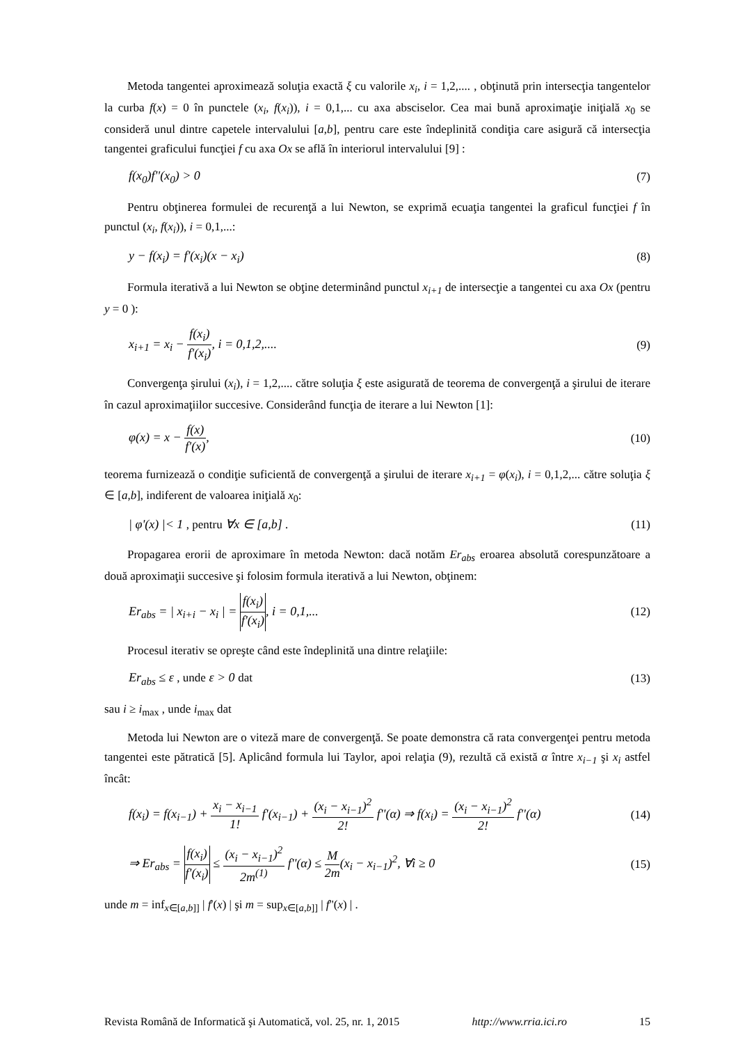Metoda tangentei aproximează soluţia exactă ξ cu valorile x<sub>i</sub>, i = 1,2,.... , obţinută prin intersecţia tangentelor la curba f(x) = 0 în punctele (x<sub>i</sub>, f(x<sub>i</sub>)), i = 0,1,... cu axa absciselor. Cea mai bună aproximaţie iniţială x<sub>0</sub> se consideră unul dintre capetele intervalului [a,b], pentru care este îndeplinită condiţia care asigură că intersecţia tangentei graficului funcţiei f cu axa Ox se află în interiorul intervalului [9] :
f(x<sub>0</sub>)f''(x<sub>0</sub>) > 0 (7)
Pentru obţinerea formulei de recurenţă a lui Newton, se exprimă ecuaţia tangentei la graficul funcţiei f în punctul (x<sub>i</sub>, f(x<sub>i</sub>)), i = 0,1,...:
y − f(x<sub>i</sub>) = f'(x<sub>i</sub>)(x − x<sub>i</sub>) (8)
Formula iterativă a lui Newton se obţine determinând punctul x<sub>i+1</sub> de intersecţie a tangentei cu axa Ox (pentru y = 0 ):
x<sub>i+1</sub> = x<sub>i</sub> − f(x<sub>i</sub>) f'(x<sub>i</sub>), i = 0,1,2,.... (9)
Convergenţa şirului (x<sub>i</sub>), i = 1,2,.... către soluţia ξ este asigurată de teorema de convergenţă a şirului de iterare în cazul aproximaţiilor succesive. Considerând funcţia de iterare a lui Newton [1]:
φ(x) = x − f(x) f'(x), (10)
teorema furnizează o condiţie suficientă de convergenţă a şirului de iterare x<sub>i+1</sub> = φ(x<sub>i</sub>), i = 0,1,2,... către soluţia ξ ∈ [a,b], indiferent de valoarea iniţială x<sub>0</sub>:
| φ'(x) |< 1 , pentru ∀x ∈ [a,b] . (11)
Propagarea erorii de aproximare în metoda Newton: dacă notăm Er<sub>abs</sub> eroarea absolută corespunzătoare a două aproximaţii succesive şi folosim formula iterativă a lui Newton, obţinem:
Er<sub>abs</sub> = | x<sub>i+i</sub> − x<sub>i</sub> | = f(x<sub>i</sub>) f'(x<sub>i</sub>), i = 0,1,... (12)
Procesul iterativ se opreşte când este îndeplinită una dintre relaţiile:
Er<sub>abs</sub> ≤ ε , unde ε > 0 dat (13)
sau i ≥ i<sub>max</sub> , unde i<sub>max</sub> dat
Metoda lui Newton are o viteză mare de convergenţă. Se poate demonstra că rata convergenţei pentru metoda tangentei este pătratică [5]. Aplicând formula lui Taylor, apoi relaţia (9), rezultă că există α între x<sub>i−1</sub> şi x<sub>i</sub> astfel încât:
f(x<sub>i</sub>) = f(x<sub>i−1</sub>) + x<sub>i</sub> − x<sub>i−1</sub> 1! f'(x<sub>i−1</sub>) + (x<sub>i</sub> − x<sub>i−1</sub>)<sup>2</sup> 2! f''(α) ⇒ f(x<sub>i</sub>) = (x<sub>i</sub> − x<sub>i−1</sub>)<sup>2</sup> 2! f''(α) (14)
⇒ Er<sub>abs</sub> = f(x<sub>i</sub>) f'(x<sub>i</sub>) ≤ (x<sub>i</sub> − x<sub>i−1</sub>)<sup>2</sup> 2m<sup>(1)</sup> f''(α) ≤ M 2m(x<sub>i</sub> − x<sub>i−1</sub>)<sup>2</sup>, ∀i ≥ 0 (15)
unde m = inf<sub>x∈[a,b]]</sub> | f'(x) | şi m = sup<sub>x∈[a,b]]</sub> | f''(x) | .
Revista Română de Informatică şi Automatică, vol. 25, nr. 1, 2015 http://www.rria.ici.ro 15